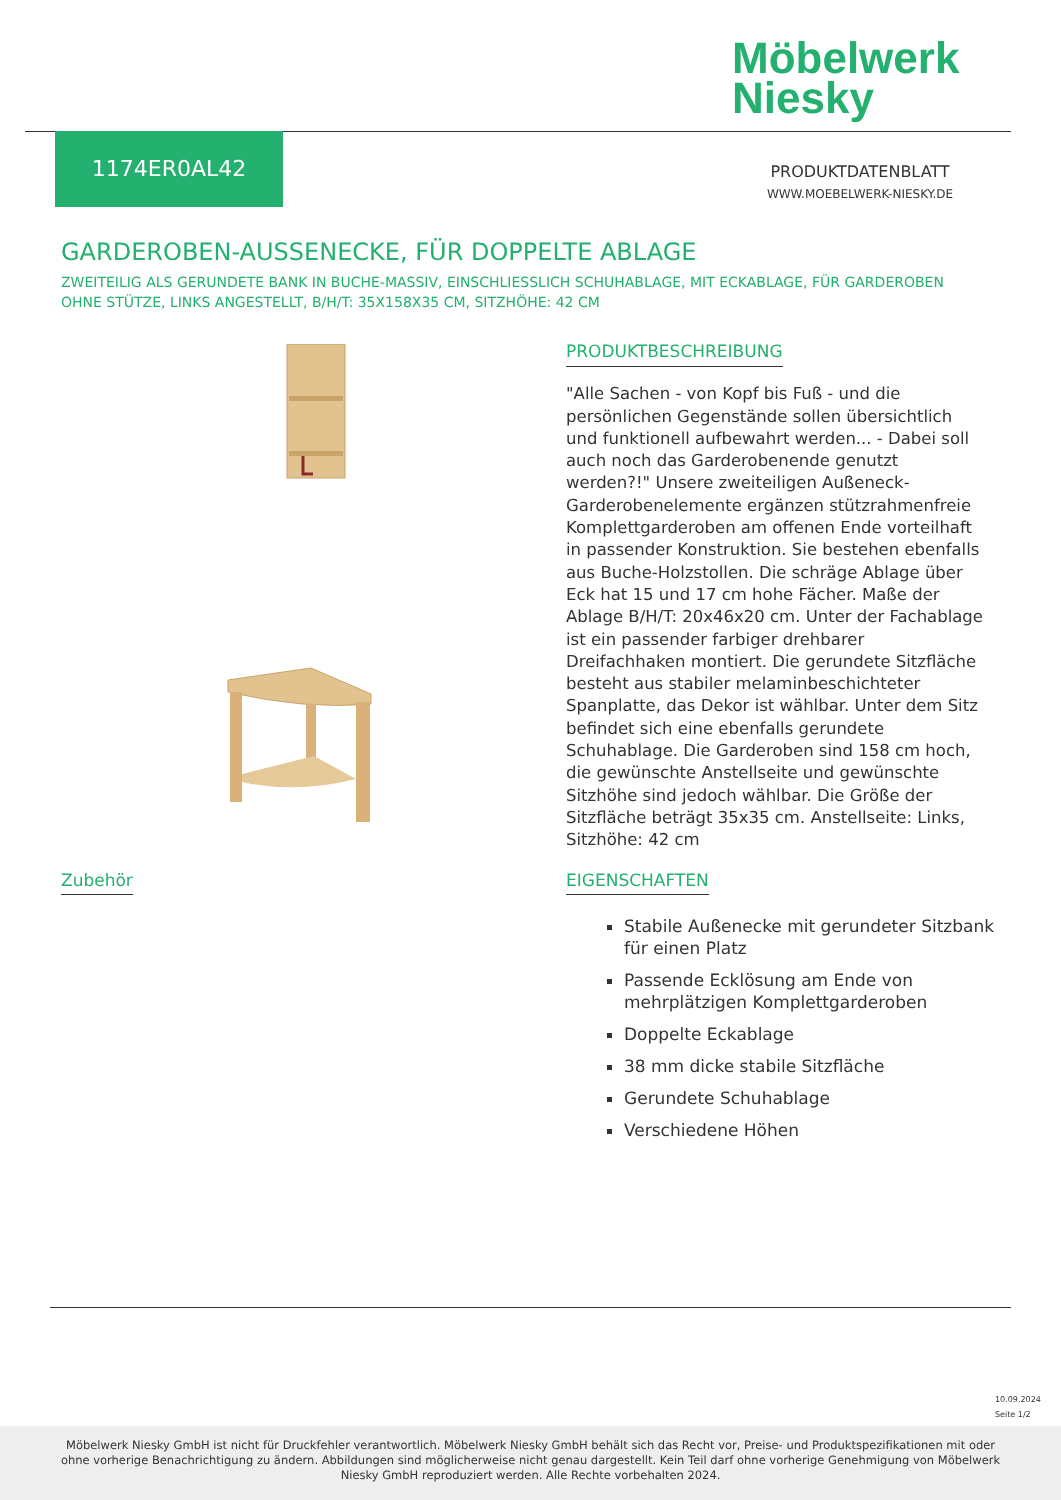Möbelwerk
Niesky
1174ER0AL42
PRODUKTDATENBLATT
WWW.MOEBELWERK-NIESKY.DE
GARDEROBEN-AUSSENECKE, FÜR DOPPELTE ABLAGE
ZWEITEILIG ALS GERUNDETE BANK IN BUCHE-MASSIV, EINSCHLIESSLICH SCHUHABLAGE, MIT ECKABLAGE, FÜR GARDEROBEN OHNE STÜTZE, LINKS ANGESTELLT, B/H/T: 35X158X35 CM, SITZHÖHE: 42 CM
PRODUKTBESCHREIBUNG
"Alle Sachen - von Kopf bis Fuß - und die persönlichen Gegenstände sollen übersichtlich und funktionell aufbewahrt werden... - Dabei soll auch noch das Garderobenende genutzt werden?!" Unsere zweiteiligen Außeneck-Garderobenelemente ergänzen stützrahmenfreie Komplettgarderoben am offenen Ende vorteilhaft in passender Konstruktion. Sie bestehen ebenfalls aus Buche-Holzstollen. Die schräge Ablage über Eck hat 15 und 17 cm hohe Fächer. Maße der Ablage B/H/T: 20x46x20 cm. Unter der Fachablage ist ein passender farbiger drehbarer Dreifachhaken montiert. Die gerundete Sitzfläche besteht aus stabiler melaminbeschichteter Spanplatte, das Dekor ist wählbar. Unter dem Sitz befindet sich eine ebenfalls gerundete Schuhablage. Die Garderoben sind 158 cm hoch, die gewünschte Anstellseite und gewünschte Sitzhöhe sind jedoch wählbar. Die Größe der Sitzfläche beträgt 35x35 cm. Anstellseite: Links, Sitzhöhe: 42 cm
Zubehör
EIGENSCHAFTEN
Stabile Außenecke mit gerundeter Sitzbank für einen Platz
Passende Ecklösung am Ende von mehrplätzigen Komplettgarderoben
Doppelte Eckablage
38 mm dicke stabile Sitzfläche
Gerundete Schuhablage
Verschiedene Höhen
10.09.2024
Seite 1/2
Möbelwerk Niesky GmbH ist nicht für Druckfehler verantwortlich. Möbelwerk Niesky GmbH behält sich das Recht vor, Preise- und Produktspezifikationen mit oder ohne vorherige Benachrichtigung zu ändern. Abbildungen sind möglicherweise nicht genau dargestellt. Kein Teil darf ohne vorherige Genehmigung von Möbelwerk Niesky GmbH reproduziert werden. Alle Rechte vorbehalten 2024.